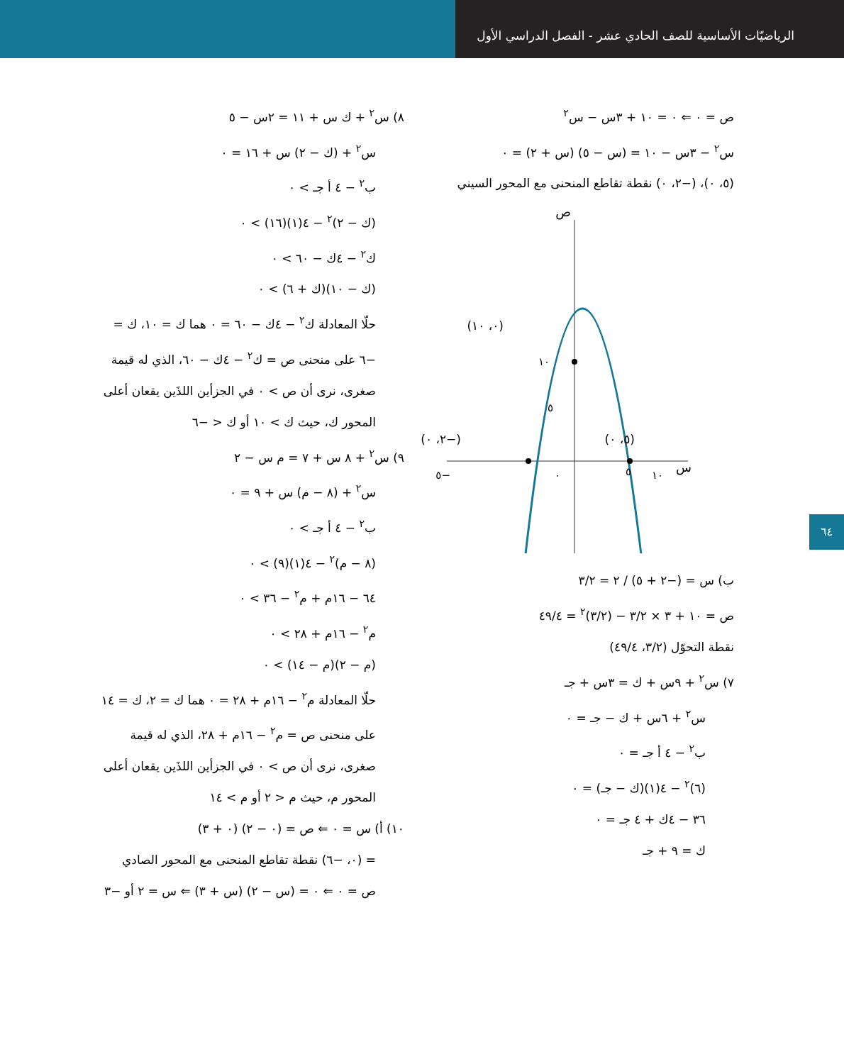الرياضيّات الأساسية للصف الحادي عشر - الفصل الدراسي الأول
ص = ٠ ⇐ ٠ = ١٠ + ٣س − س<sup>٢</sup>
س<sup>٢</sup> − ٣س − ١٠ = (س − ٥) (س + ٢) = ٠
(٥، ٠)، (−٢، ٠) نقطة تقاطع المنحنى مع المحور السيني
ص
س
(٠، ١٠)
١٠
(٥، ٠)
(−٢، ٠)
٥
١٠
٠
٥
−٥
ب) س = (−٢ + ٥) / ٢ = ٣/٢
ص = ١٠ + ٣ × ٣/٢ − (٣/٢)<sup>٢</sup> = ٤٩/٤
نقطة التحوّل (٣/٢، ٤٩/٤)
٧) س<sup>٢</sup> + ٩س + ك = ٣س + جـ
س<sup>٢</sup> + ٦س + ك − جـ = ٠
ب<sup>٢</sup> − ٤ أ جـ = ٠
(٦)<sup>٢</sup> − ٤(١)(ك − جـ) = ٠
٣٦ − ٤ك + ٤ جـ = ٠
ك = ٩ + جـ
٨) س<sup>٢</sup> + ك س + ١١ = ٢س − ٥
س<sup>٢</sup> + (ك − ٢) س + ١٦ = ٠
ب<sup>٢</sup> − ٤ أ جـ > ٠
(ك − ٢)<sup>٢</sup> − ٤(١)(١٦) > ٠
ك<sup>٢</sup> − ٤ك − ٦٠ > ٠
(ك − ١٠)(ك + ٦) > ٠
حلّا المعادلة ك<sup>٢</sup> − ٤ك − ٦٠ = ٠ هما ك = ١٠، ك = −٦ على منحنى ص = ك<sup>٢</sup> − ٤ك − ٦٠، الذي له قيمة صغرى، نرى أن ص > ٠ في الجزأين اللذَين يقعان أعلى المحور ك، حيث ك > ١٠ أو ك < −٦
٩) س<sup>٢</sup> + ٨ س + ٧ = م س − ٢
س<sup>٢</sup> + (٨ − م) س + ٩ = ٠
ب<sup>٢</sup> − ٤ أ جـ > ٠
(٨ − م)<sup>٢</sup> − ٤(١)(٩) > ٠
٦٤ − ١٦م + م<sup>٢</sup> − ٣٦ > ٠
م<sup>٢</sup> − ١٦م + ٢٨ > ٠
(م − ٢)(م − ١٤) > ٠
حلّا المعادلة م<sup>٢</sup> − ١٦م + ٢٨ = ٠ هما ك = ٢، ك = ١٤ على منحنى ص = م<sup>٢</sup> − ١٦م + ٢٨، الذي له قيمة صغرى، نرى أن ص > ٠ في الجزأين اللذَين يقعان أعلى المحور م، حيث م < ٢ أو م > ١٤
١٠) أ) س = ٠ ⇐ ص = (٠ − ٢) (٠ + ٣)
= (٠، −٦) نقطة تقاطع المنحنى مع المحور الصادي
ص = ٠ ⇐ ٠ = (س − ٢) (س + ٣) ⇐ س = ٢ أو −٣
٦٤